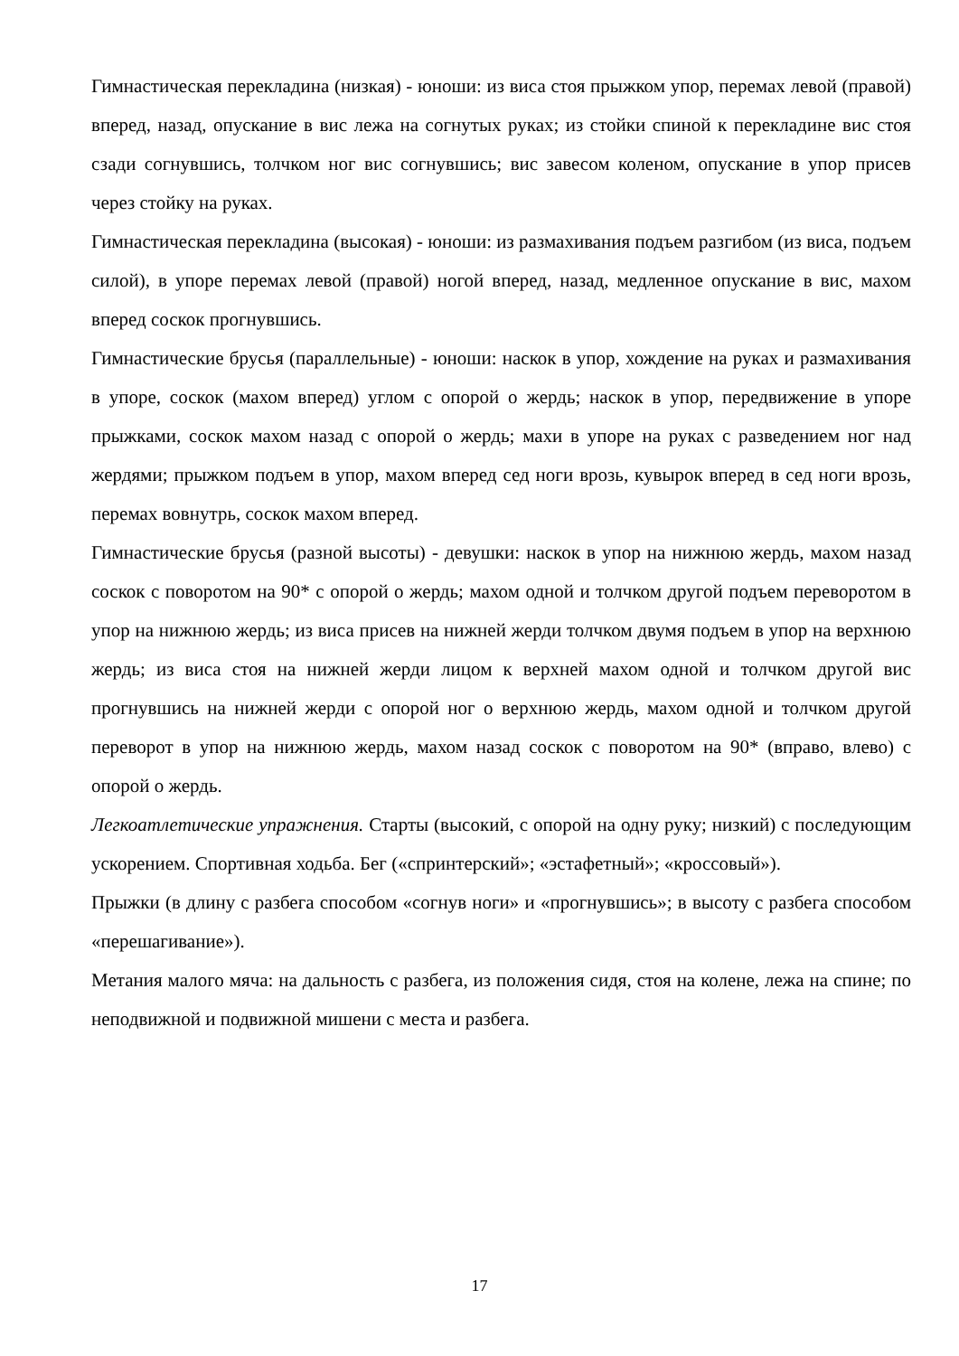Гимнастическая перекладина (низкая) - юноши: из виса стоя прыжком упор, перемах левой (правой) вперед, назад, опускание в вис лежа на согнутых руках; из стойки спиной к перекладине вис стоя сзади согнувшись, толчком ног вис согнувшись; вис завесом коленом, опускание в упор присев через стойку на руках.
Гимнастическая перекладина (высокая) - юноши: из размахивания подъем разгибом (из виса, подъем силой), в упоре перемах левой (правой) ногой вперед, назад, медленное опускание в вис, махом вперед соскок прогнувшись.
Гимнастические брусья (параллельные) - юноши: наскок в упор, хождение на руках и размахивания в упоре, соскок (махом вперед) углом с опорой о жердь; наскок в упор, передвижение в упоре прыжками, соскок махом назад с опорой о жердь; махи в упоре на руках с разведением ног над жердями; прыжком подъем в упор, махом вперед сед ноги врозь, кувырок вперед в сед ноги врозь, перемах вовнутрь, соскок махом вперед.
Гимнастические брусья (разной высоты) - девушки: наскок в упор на нижнюю жердь, махом назад соскок с поворотом на 90* с опорой о жердь; махом одной и толчком другой подъем переворотом в упор на нижнюю жердь; из виса присев на нижней жерди толчком двумя подъем в упор на верхнюю жердь; из виса стоя на нижней жерди лицом к верхней махом одной и толчком другой вис прогнувшись на нижней жерди с опорой ног о верхнюю жердь, махом одной и толчком другой переворот в упор на нижнюю жердь, махом назад соскок с поворотом на 90* (вправо, влево) с опорой о жердь.
Легкоатлетические упражнения. Старты (высокий, с опорой на одну руку; низкий) с последующим ускорением. Спортивная ходьба. Бег («спринтерский»; «эстафетный»; «кроссовый»).
Прыжки (в длину с разбега способом «согнув ноги» и «прогнувшись»; в высоту с разбега способом «перешагивание»).
Метания малого мяча: на дальность с разбега, из положения сидя, стоя на колене, лежа на спине; по неподвижной и подвижной мишени с места и разбега.
17